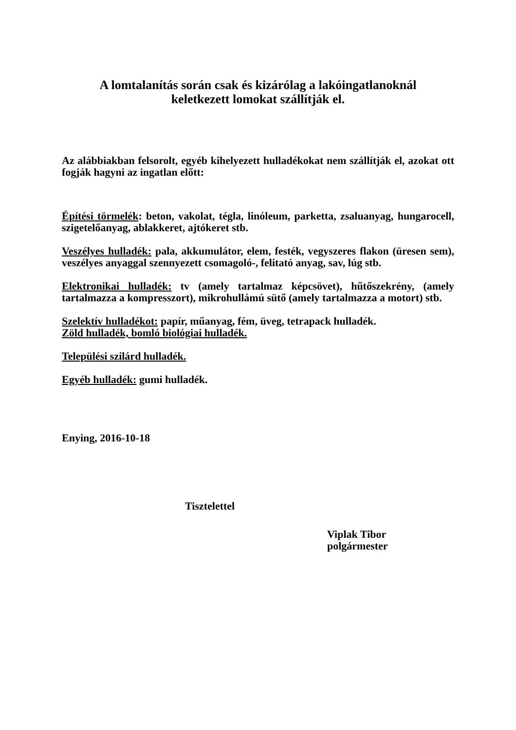A lomtalanítás során csak és kizárólag a lakóingatlanoknál
keletkezett lomokat szállítják el.
Az alábbiakban felsorolt, egyéb kihelyezett hulladékokat nem szállítják el, azokat ott fogják hagyni az ingatlan előtt:
Építési törmelék: beton, vakolat, tégla, linóleum, parketta, zsaluanyag, hungarocell, szigetelőanyag, ablakkeret, ajtókeret stb.
Veszélyes hulladék: pala, akkumulátor, elem, festék, vegyszeres flakon (üresen sem), veszélyes anyaggal szennyezett csomagoló-, felitató anyag, sav, lúg stb.
Elektronikai hulladék: tv (amely tartalmaz képcsövet), hűtőszekrény, (amely tartalmazza a kompresszort), mikrohullámú sütő (amely tartalmazza a motort) stb.
Szelektív hulladékot: papír, műanyag, fém, üveg, tetrapack hulladék.
Zöld hulladék, bomló biológiai hulladék.
Települési szilárd hulladék.
Egyéb hulladék: gumi hulladék.
Enying, 2016-10-18
Tisztelettel
Viplak Tibor
polgármester